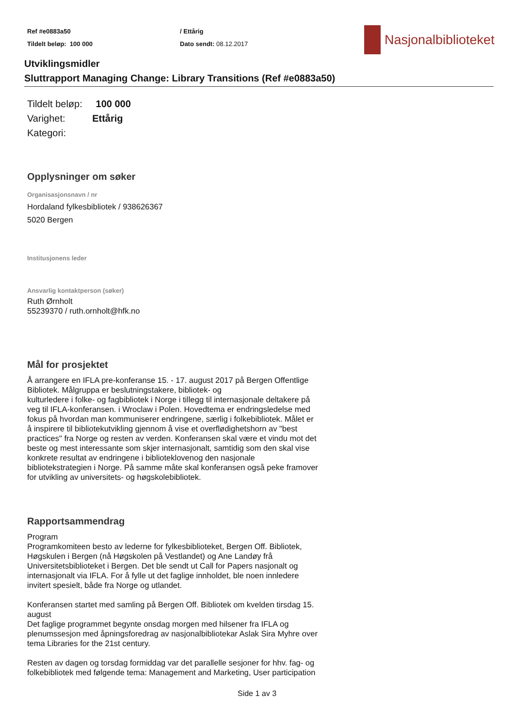Ref #e0883a50
Tildelt beløp: 100 000
/ Ettårig
Dato sendt: 08.12.2017
Nasjonalbiblioteket
Utviklingsmidler
Sluttrapport Managing Change: Library Transitions (Ref #e0883a50)
Tildelt beløp: 100 000
Varighet: Ettårig
Kategori:
Opplysninger om søker
Organisasjonsnavn / nr
Hordaland fylkesbibliotek / 938626367
5020 Bergen
Institusjonens leder
Ansvarlig kontaktperson (søker)
Ruth Ørnholt
55239370 / ruth.ornholt@hfk.no
Mål for prosjektet
Å arrangere en IFLA pre-konferanse 15. - 17. august 2017 på Bergen Offentlige
Bibliotek. Målgruppa er beslutningstakere, bibliotek- og
kulturledere i folke- og fagbibliotek i Norge i tillegg til internasjonale deltakere på
veg til IFLA-konferansen. i Wroclaw i Polen. Hovedtema er endringsledelse med
fokus på hvordan man kommuniserer endringene, særlig i folkebibliotek. Målet er
å inspirere til bibliotekutvikling gjennom å vise et overflødighetshorn av "best
practices" fra Norge og resten av verden. Konferansen skal være et vindu mot det
beste og mest interessante som skjer internasjonalt, samtidig som den skal vise
konkrete resultat av endringene i biblioteklovenog den nasjonale
bibliotekstrategien i Norge. På samme måte skal konferansen også peke framover
for utvikling av universitets- og høgskolebibliotek.
Rapportsammendrag
Program
Programkomiteen besto av lederne for fylkesbiblioteket, Bergen Off. Bibliotek,
Høgskulen i Bergen (nå Høgskolen på Vestlandet) og Ane Landøy frå
Universitetsbiblioteket i Bergen. Det ble sendt ut Call for Papers nasjonalt og
internasjonalt via IFLA. For å fylle ut det faglige innholdet, ble noen innledere
invitert spesielt, både fra Norge og utlandet.
Konferansen startet med samling på Bergen Off. Bibliotek om kvelden tirsdag 15.
august
Det faglige programmet begynte onsdag morgen med hilsener fra IFLA og
plenumssesjon med åpningsforedrag av nasjonalbibliotekar Aslak Sira Myhre over
tema Libraries for the 21st century.
Resten av dagen og torsdag formiddag var det parallelle sesjoner for hhv. fag- og
folkebibliotek med følgende tema: Management and Marketing, User participation
Side 1 av 3